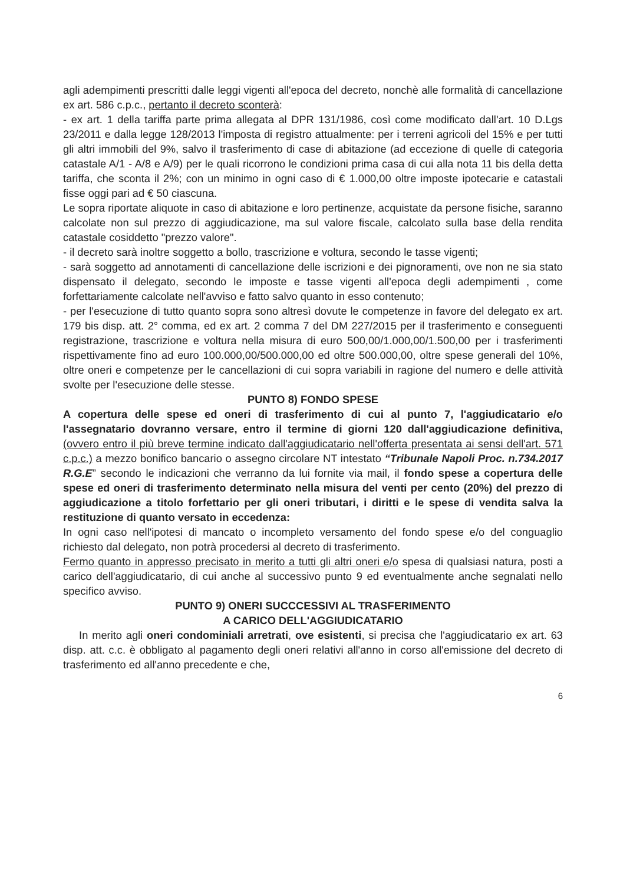agli adempimenti prescritti dalle leggi vigenti all'epoca del decreto, nonchè alle formalità di cancellazione ex art. 586 c.p.c., pertanto il decreto sconterà:
- ex art. 1 della tariffa parte prima allegata al DPR 131/1986, così come modificato dall'art. 10 D.Lgs 23/2011 e dalla legge 128/2013 l'imposta di registro attualmente: per i terreni agricoli del 15% e per tutti gli altri immobili del 9%, salvo il trasferimento di case di abitazione (ad eccezione di quelle di categoria catastale A/1 - A/8 e A/9) per le quali ricorrono le condizioni prima casa di cui alla nota 11 bis della detta tariffa, che sconta il 2%; con un minimo in ogni caso di € 1.000,00 oltre imposte ipotecarie e catastali fisse oggi pari ad € 50 ciascuna.
Le sopra riportate aliquote in caso di abitazione e loro pertinenze, acquistate da persone fisiche, saranno calcolate non sul prezzo di aggiudicazione, ma sul valore fiscale, calcolato sulla base della rendita catastale cosiddetto "prezzo valore".
- il decreto sarà inoltre soggetto a bollo, trascrizione e voltura, secondo le tasse vigenti;
- sarà soggetto ad annotamenti di cancellazione delle iscrizioni e dei pignoramenti, ove non ne sia stato dispensato il delegato, secondo le imposte e tasse vigenti all'epoca degli adempimenti , come forfettariamente calcolate nell'avviso e fatto salvo quanto in esso contenuto;
- per l'esecuzione di tutto quanto sopra sono altresì dovute le competenze in favore del delegato ex art. 179 bis disp. att. 2° comma, ed ex art. 2 comma 7 del DM 227/2015 per il trasferimento e conseguenti registrazione, trascrizione e voltura nella misura di euro 500,00/1.000,00/1.500,00 per i trasferimenti rispettivamente fino ad euro 100.000,00/500.000,00 ed oltre 500.000,00, oltre spese generali del 10%, oltre oneri e competenze per le cancellazioni di cui sopra variabili in ragione del numero e delle attività svolte per l'esecuzione delle stesse.
PUNTO 8) FONDO SPESE
A copertura delle spese ed oneri di trasferimento di cui al punto 7, l'aggiudicatario e/o l'assegnatario dovranno versare, entro il termine di giorni 120 dall'aggiudicazione definitiva, (ovvero entro il più breve termine indicato dall'aggiudicatario nell'offerta presentata ai sensi dell'art. 571 c.p.c.) a mezzo bonifico bancario o assegno circolare NT intestato “Tribunale Napoli Proc. n.734.2017 R.G.E” secondo le indicazioni che verranno da lui fornite via mail, il fondo spese a copertura delle spese ed oneri di trasferimento determinato nella misura del venti per cento (20%) del prezzo di aggiudicazione a titolo forfettario per gli oneri tributari, i diritti e le spese di vendita salva la restituzione di quanto versato in eccedenza:
In ogni caso nell'ipotesi di mancato o incompleto versamento del fondo spese e/o del conguaglio richiesto dal delegato, non potrà procedersi al decreto di trasferimento.
Fermo quanto in appresso precisato in merito a tutti gli altri oneri e/o spesa di qualsiasi natura, posti a carico dell'aggiudicatario, di cui anche al successivo punto 9 ed eventualmente anche segnalati nello specifico avviso.
PUNTO 9) ONERI SUCCCESSIVI AL TRASFERIMENTO
A CARICO DELL'AGGIUDICATARIO
In merito agli oneri condominiali arretrati, ove esistenti, si precisa che l'aggiudicatario ex art. 63 disp. att. c.c. è obbligato al pagamento degli oneri relativi all'anno in corso all'emissione del decreto di trasferimento ed all'anno precedente e che,
6